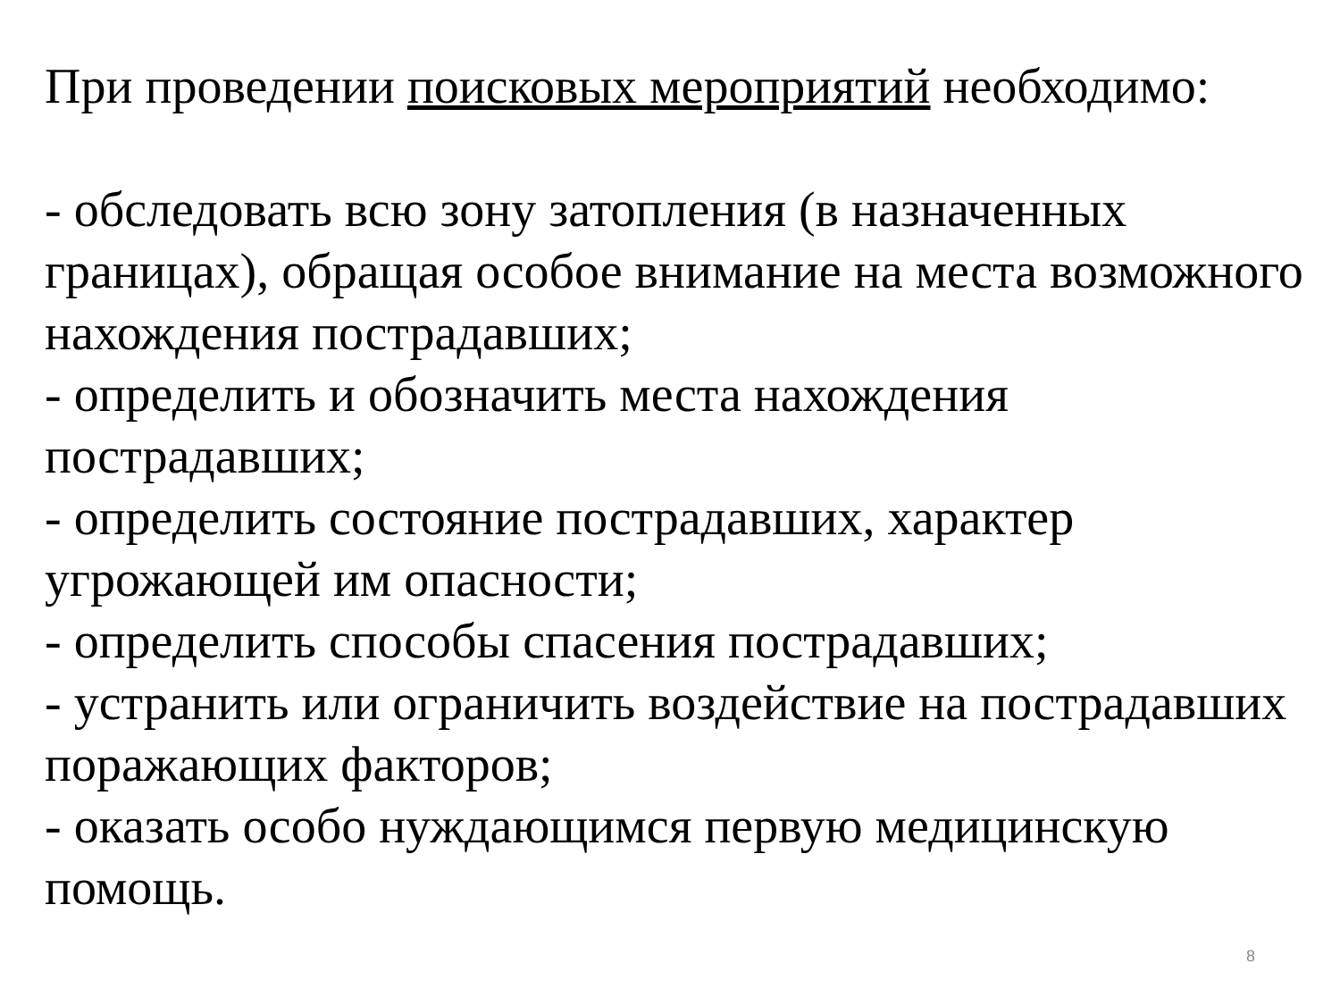При проведении поисковых мероприятий необходимо:
- обследовать всю зону затопления (в назначенных границах), обращая особое внимание на места возможного нахождения пострадавших;
- определить и обозначить места нахождения пострадавших;
- определить состояние пострадавших, характер угрожающей им опасности;
- определить способы спасения пострадавших;
- устранить или ограничить воздействие на пострадавших поражающих факторов;
- оказать особо нуждающимся первую медицинскую помощь.
8